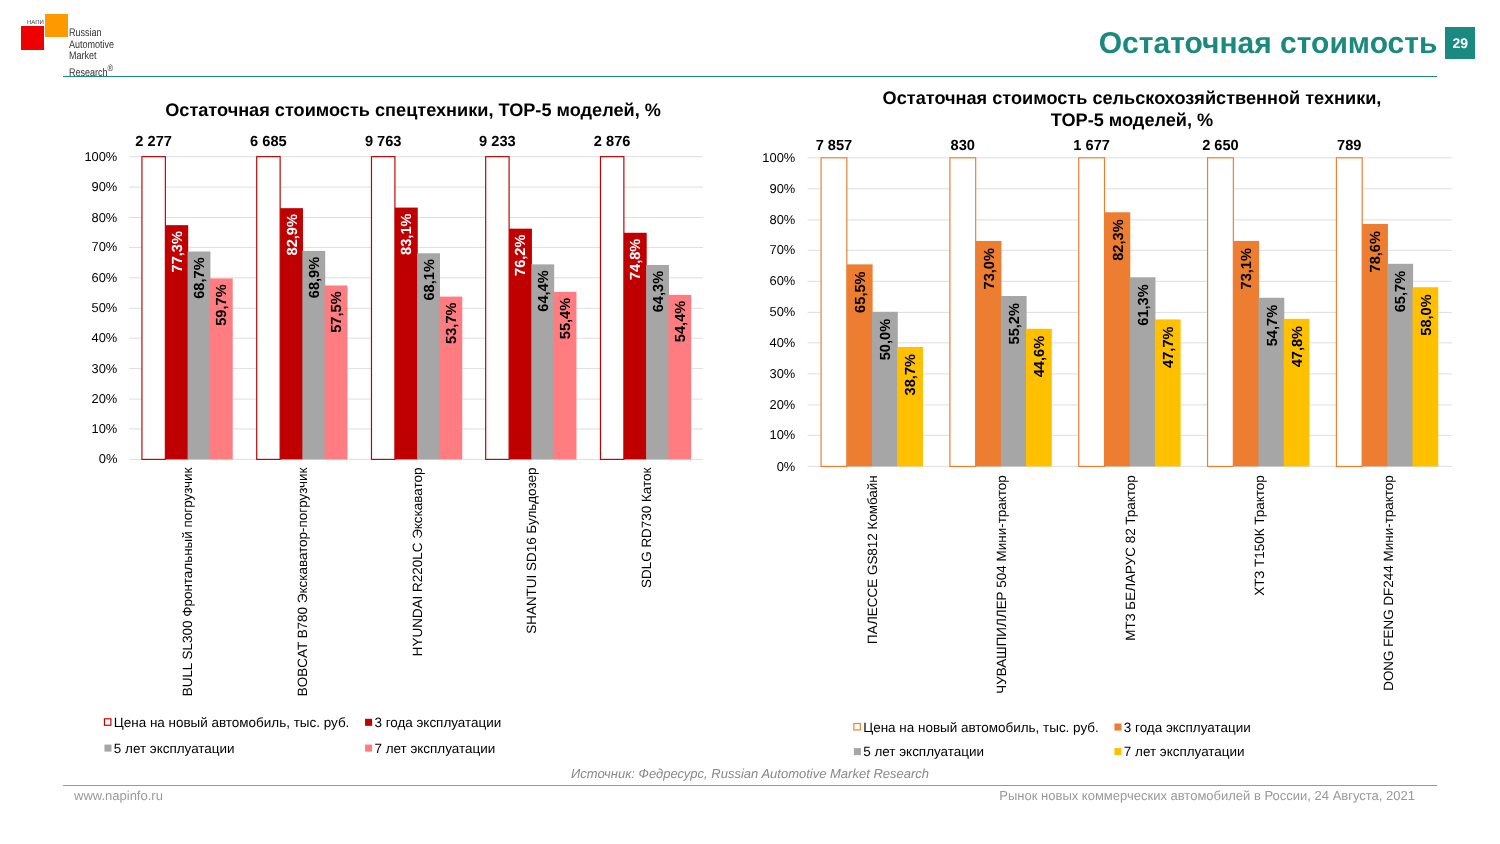НАПИ
Russian
Automotive
Market
Research<sup>®</sup>
Остаточная стоимость
29
Остаточная стоимость спецтехники, ТОР-5 моделей, %
2 277
6 685
9 763
9 233
2 876
100%
90%
80%
70%
60%
50%
40%
30%
20%
10%
0%
77,3%
82,9%
83,1%
76,2%
74,8%
68,7%
68,9%
68,1%
64,4%
64,3%
59,7%
57,5%
53,7%
55,4%
54,4%
BULL SL300 Фронтальный погрузчик
BOBCAT B780 Экскаватор-погрузчик
HYUNDAI R220LC Экскаватор
SHANTUI SD16 Бульдозер
SDLG RD730 Каток
Цена на новый автомобиль, тыс. руб.
3 года эксплуатации
5 лет эксплуатации
7 лет эксплуатации
Остаточная стоимость сельскохозяйственной техники,
ТОР-5 моделей, %
7 857
830
1 677
2 650
789
100%
90%
80%
70%
60%
50%
40%
30%
20%
10%
0%
65,5%
73,0%
82,3%
73,1%
78,6%
50,0%
55,2%
61,3%
54,7%
65,7%
38,7%
44,6%
47,7%
47,8%
58,0%
ПАЛЕССЕ GS812 Комбайн
ЧУВАШПИЛЛЕР 504 Мини-трактор
МТЗ БЕЛАРУС 82 Трактор
ХТЗ Т150К Трактор
DONG FENG DF244 Мини-трактор
Цена на новый автомобиль, тыс. руб.
3 года эксплуатации
5 лет эксплуатации
7 лет эксплуатации
Источник: Федресурс, Russian Automotive Market Research
www.napinfo.ru Рынок новых коммерческих автомобилей в России, 24 Августа, 2021